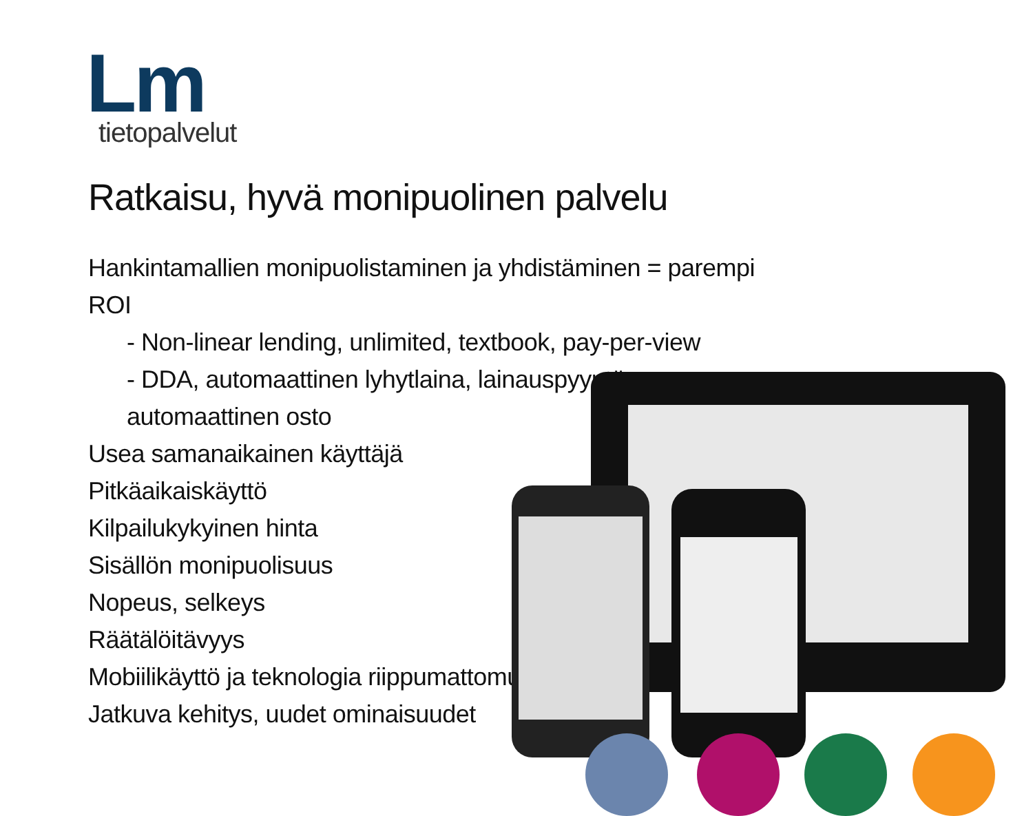Lm
tietopalvelut
Ratkaisu, hyvä monipuolinen palvelu
Hankintamallien monipuolistaminen ja yhdistäminen = parempi ROI
- Non-linear lending, unlimited, textbook, pay-per-view
- DDA, automaattinen lyhytlaina, lainauspyyntö, automaattinen osto
Usea samanaikainen käyttäjä
Pitkäaikaiskäyttö
Kilpailukykyinen hinta
Sisällön monipuolisuus
Nopeus, selkeys
Räätälöitävyys
Mobiilikäyttö ja teknologia riippumattomuus
Jatkuva kehitys, uudet ominaisuudet